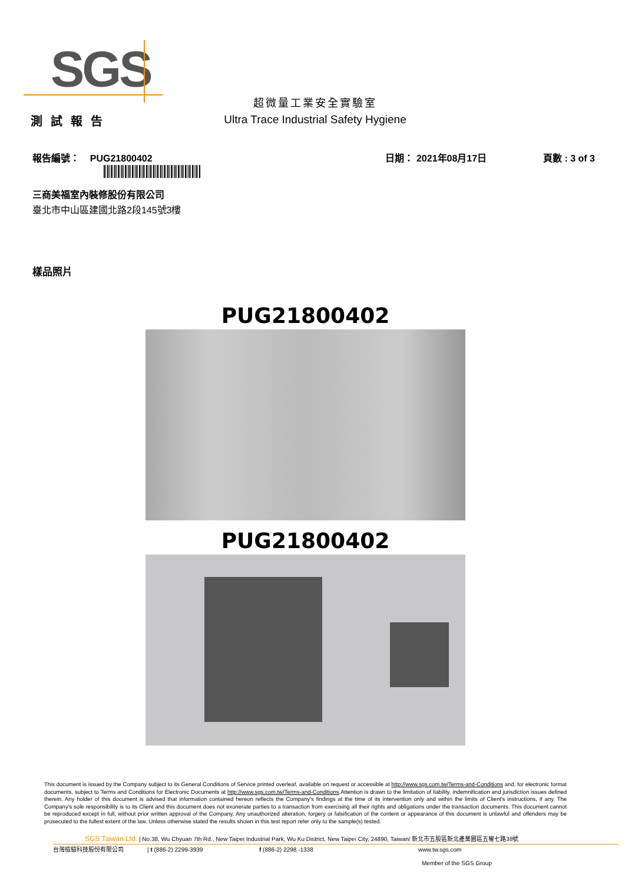SGS
測試報告
超微量工業安全實驗室
Ultra Trace Industrial Safety Hygiene
報告編號： PUG21800402 日期： 2021年08月17日 頁數 : 3 of 3
三商美福室內裝修股份有限公司
臺北市中山區建國北路2段145號3樓
樣品照片
PUG21800402
PUG21800402
This document is issued by the Company subject to its General Conditions of Service printed overleaf, available on request or accessible at http://www.sgs.com.tw/Terms-and-Conditions and, for electronic format documents, subject to Terms and Conditions for Electronic Documents at http://www.sgs.com.tw/Terms-and-Conditions.Attention is drawn to the limitation of liability, indemnification and jurisdiction issues defined therein. Any holder of this document is advised that information contained hereon reflects the Company's findings at the time of its intervention only and within the limits of Client's instructions, if any. The Company's sole responsibility is to its Client and this document does not exonerate parties to a transaction from exercising all their rights and obligations under the transaction documents. This document cannot be reproduced except in full, without prior written approval of the Company. Any unauthorized alteration, forgery or falsification of the content or appearance of this document is unlawful and offenders may be prosecuted to the fullest extent of the law. Unless otherwise stated the results shown in this test report refer only to the sample(s) tested.
SGS Taiwan Ltd. | No.38, Wu Chyuan 7th Rd., New Taipei Industrial Park, Wu Ku District, New Taipei City, 24890, Taiwan/ 新北市五股區新北產業園區五權七路38號
台灣檢驗科技股份有限公司 | t (886-2) 2299-3939 f (886-2) 2298 -1338 www.tw.sgs.com
Member of the SGS Group